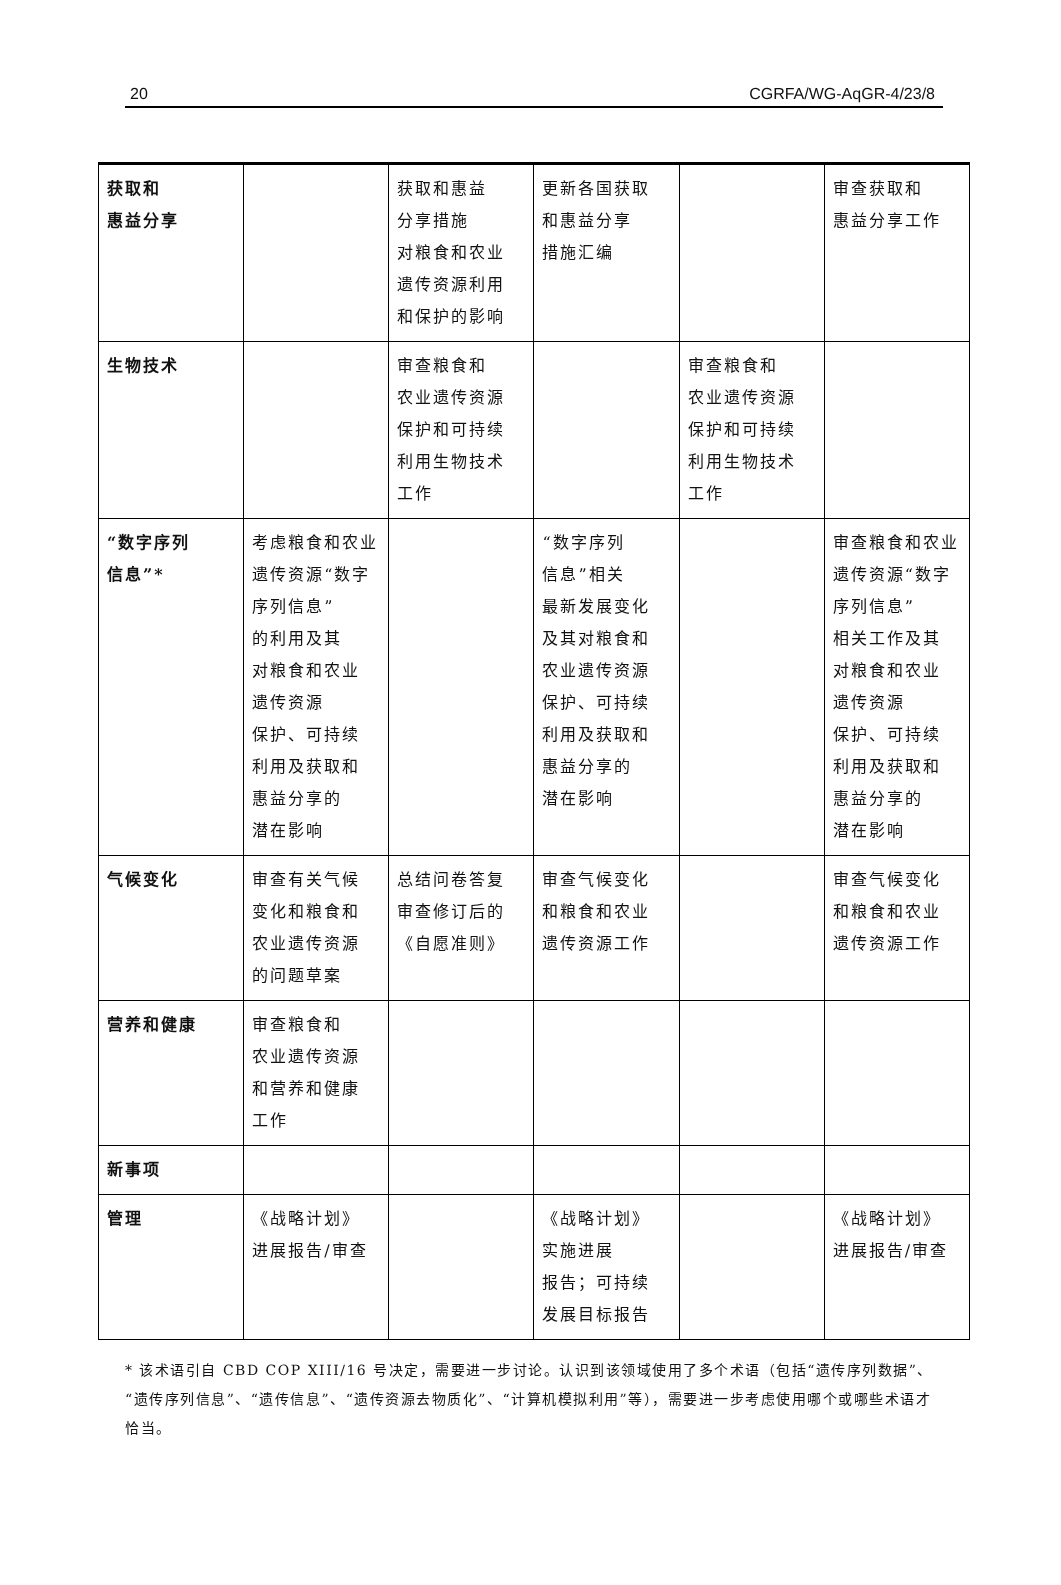20 CGRFA/WG-AqGR-4/23/8
| 获取和 惠益分享 | | 获取和惠益 分享措施 对粮食和农业 遗传资源利用 和保护的影响 | 更新各国获取 和惠益分享 措施汇编 | | 审查获取和 惠益分享工作 |
| 生物技术 | | 审查粮食和 农业遗传资源 保护和可持续 利用生物技术 工作 | | 审查粮食和 农业遗传资源 保护和可持续 利用生物技术 工作 | |
| “数字序列 信息”* | 考虑粮食和农业 遗传资源“数字 序列信息” 的利用及其 对粮食和农业 遗传资源 保护、可持续 利用及获取和 惠益分享的 潜在影响 | | “数字序列 信息”相关 最新发展变化 及其对粮食和 农业遗传资源 保护、可持续 利用及获取和 惠益分享的 潜在影响 | | 审查粮食和农业 遗传资源“数字 序列信息” 相关工作及其 对粮食和农业 遗传资源 保护、可持续 利用及获取和 惠益分享的 潜在影响 |
| 气候变化 | 审查有关气候 变化和粮食和 农业遗传资源 的问题草案 | 总结问卷答复 审查修订后的 《自愿准则》 | 审查气候变化 和粮食和农业 遗传资源工作 | | 审查气候变化 和粮食和农业 遗传资源工作 |
| 营养和健康 | 审查粮食和 农业遗传资源 和营养和健康 工作 | | | | |
| 新事项 | | | | | |
| 管理 | 《战略计划》 进展报告/审查 | | 《战略计划》 实施进展 报告；可持续 发展目标报告 | | 《战略计划》 进展报告/审查 |
* 该术语引自 CBD COP XIII/16 号决定，需要进一步讨论。认识到该领域使用了多个术语（包括“遗传序列数据”、“遗传序列信息”、“遗传信息”、“遗传资源去物质化”、“计算机模拟利用”等），需要进一步考虑使用哪个或哪些术语才恰当。